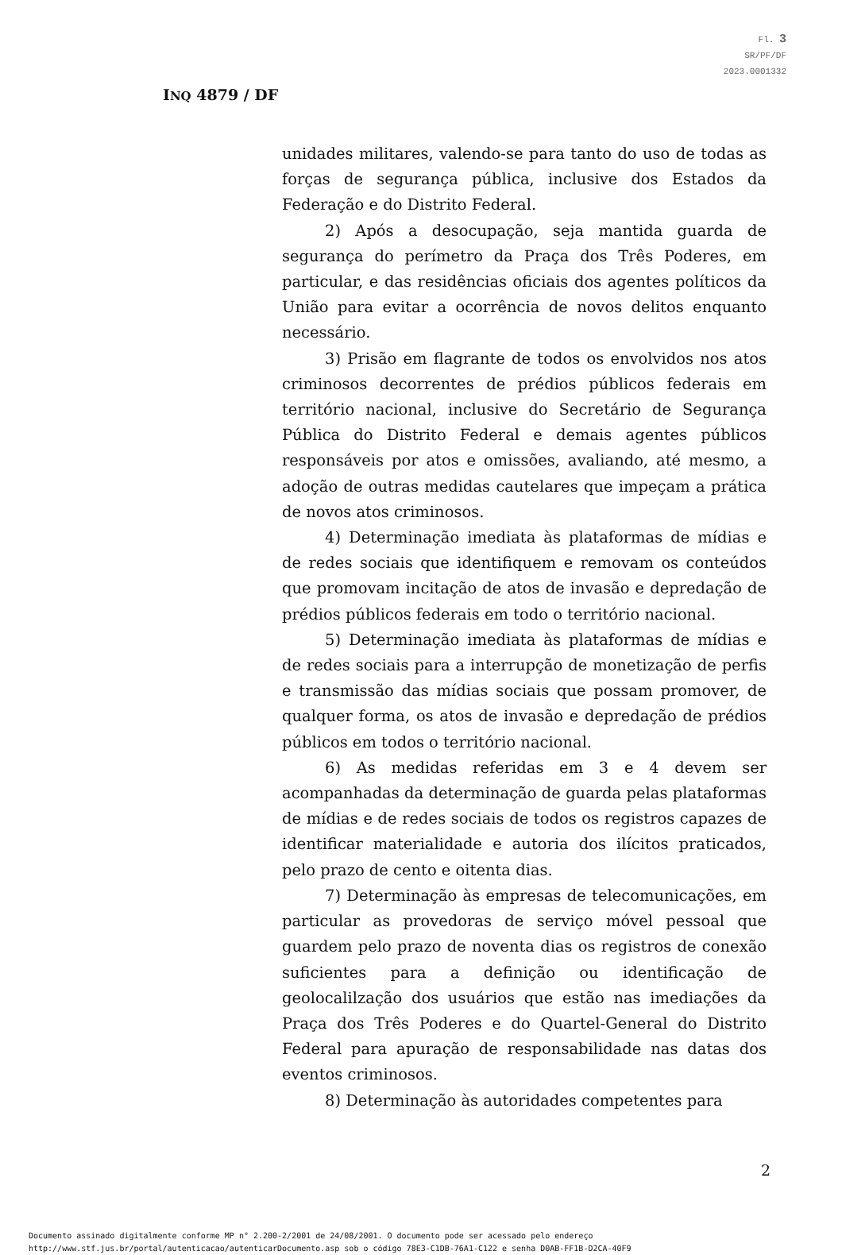Fl. 3
SR/PF/DF
2023.0001332
INQ 4879 / DF
unidades militares, valendo-se para tanto do uso de todas as forças de segurança pública, inclusive dos Estados da Federação e do Distrito Federal.
2) Após a desocupação, seja mantida guarda de segurança do perímetro da Praça dos Três Poderes, em particular, e das residências oficiais dos agentes políticos da União para evitar a ocorrência de novos delitos enquanto necessário.
3) Prisão em flagrante de todos os envolvidos nos atos criminosos decorrentes de prédios públicos federais em território nacional, inclusive do Secretário de Segurança Pública do Distrito Federal e demais agentes públicos responsáveis por atos e omissões, avaliando, até mesmo, a adoção de outras medidas cautelares que impeçam a prática de novos atos criminosos.
4) Determinação imediata às plataformas de mídias e de redes sociais que identifiquem e removam os conteúdos que promovam incitação de atos de invasão e depredação de prédios públicos federais em todo o território nacional.
5) Determinação imediata às plataformas de mídias e de redes sociais para a interrupção de monetização de perfis e transmissão das mídias sociais que possam promover, de qualquer forma, os atos de invasão e depredação de prédios públicos em todos o território nacional.
6) As medidas referidas em 3 e 4 devem ser acompanhadas da determinação de guarda pelas plataformas de mídias e de redes sociais de todos os registros capazes de identificar materialidade e autoria dos ilícitos praticados, pelo prazo de cento e oitenta dias.
7) Determinação às empresas de telecomunicações, em particular as provedoras de serviço móvel pessoal que guardem pelo prazo de noventa dias os registros de conexão suficientes para a definição ou identificação de geolocalilzação dos usuários que estão nas imediações da Praça dos Três Poderes e do Quartel-General do Distrito Federal para apuração de responsabilidade nas datas dos eventos criminosos.
8) Determinação às autoridades competentes para
2
Documento assinado digitalmente conforme MP n° 2.200-2/2001 de 24/08/2001. O documento pode ser acessado pelo endereço
http://www.stf.jus.br/portal/autenticacao/autenticarDocumento.asp sob o código 78E3-C1DB-76A1-C122 e senha D0AB-FF1B-D2CA-40F9